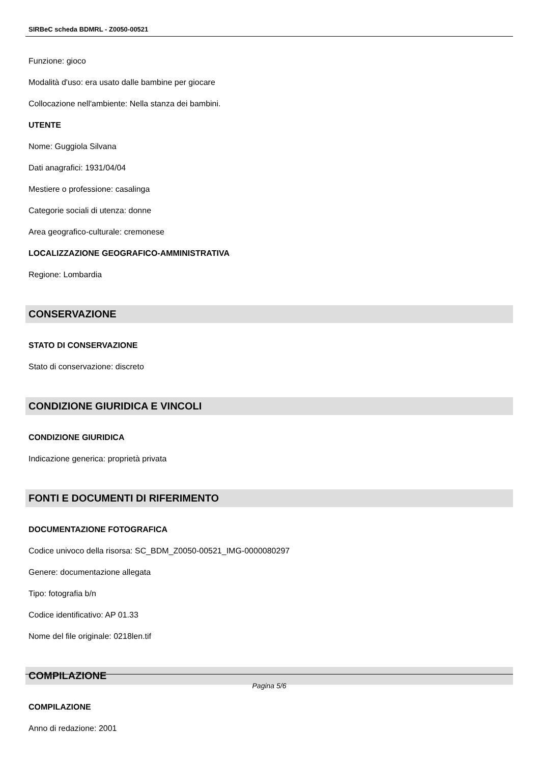SIRBeC scheda BDMRL - Z0050-00521
Funzione: gioco
Modalità d'uso: era usato dalle bambine per giocare
Collocazione nell'ambiente: Nella stanza dei bambini.
UTENTE
Nome: Guggiola Silvana
Dati anagrafici: 1931/04/04
Mestiere o professione: casalinga
Categorie sociali di utenza: donne
Area geografico-culturale: cremonese
LOCALIZZAZIONE GEOGRAFICO-AMMINISTRATIVA
Regione: Lombardia
CONSERVAZIONE
STATO DI CONSERVAZIONE
Stato di conservazione: discreto
CONDIZIONE GIURIDICA E VINCOLI
CONDIZIONE GIURIDICA
Indicazione generica: proprietà privata
FONTI E DOCUMENTI DI RIFERIMENTO
DOCUMENTAZIONE FOTOGRAFICA
Codice univoco della risorsa: SC_BDM_Z0050-00521_IMG-0000080297
Genere: documentazione allegata
Tipo: fotografia b/n
Codice identificativo: AP 01.33
Nome del file originale: 0218len.tif
COMPILAZIONE
COMPILAZIONE
Anno di redazione: 2001
Pagina 5/6